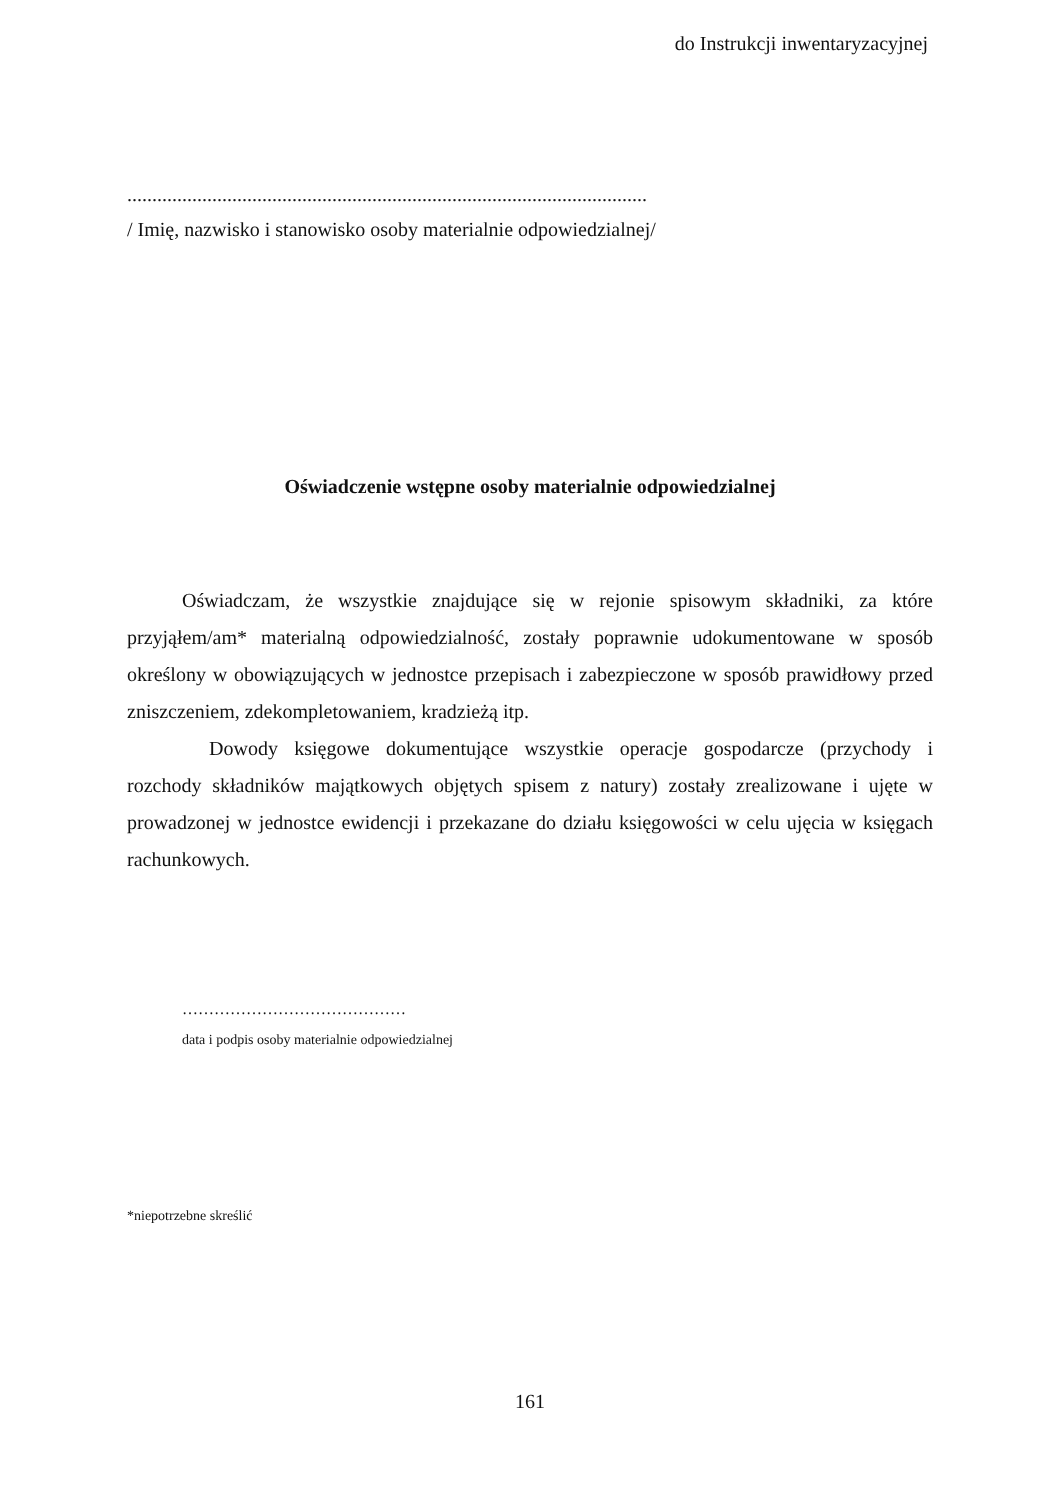do Instrukcji inwentaryzacyjnej
........................................................................................................
/ Imię, nazwisko i stanowisko osoby materialnie odpowiedzialnej/
Oświadczenie wstępne osoby materialnie odpowiedzialnej
Oświadczam, że wszystkie znajdujące się w rejonie spisowym składniki, za które przyjąłem/am* materialną odpowiedzialność, zostały poprawnie udokumentowane w sposób określony w obowiązujących w jednostce przepisach i zabezpieczone w sposób prawidłowy przed zniszczeniem, zdekompletowaniem, kradzieżą itp.
Dowody księgowe dokumentujące wszystkie operacje gospodarcze (przychody i rozchody składników majątkowych objętych spisem z natury) zostały zrealizowane i ujęte w prowadzonej w jednostce ewidencji i przekazane do działu księgowości w celu ujęcia w księgach rachunkowych.
……………………………………
data i podpis osoby materialnie odpowiedzialnej
*niepotrzebne skreślić
161